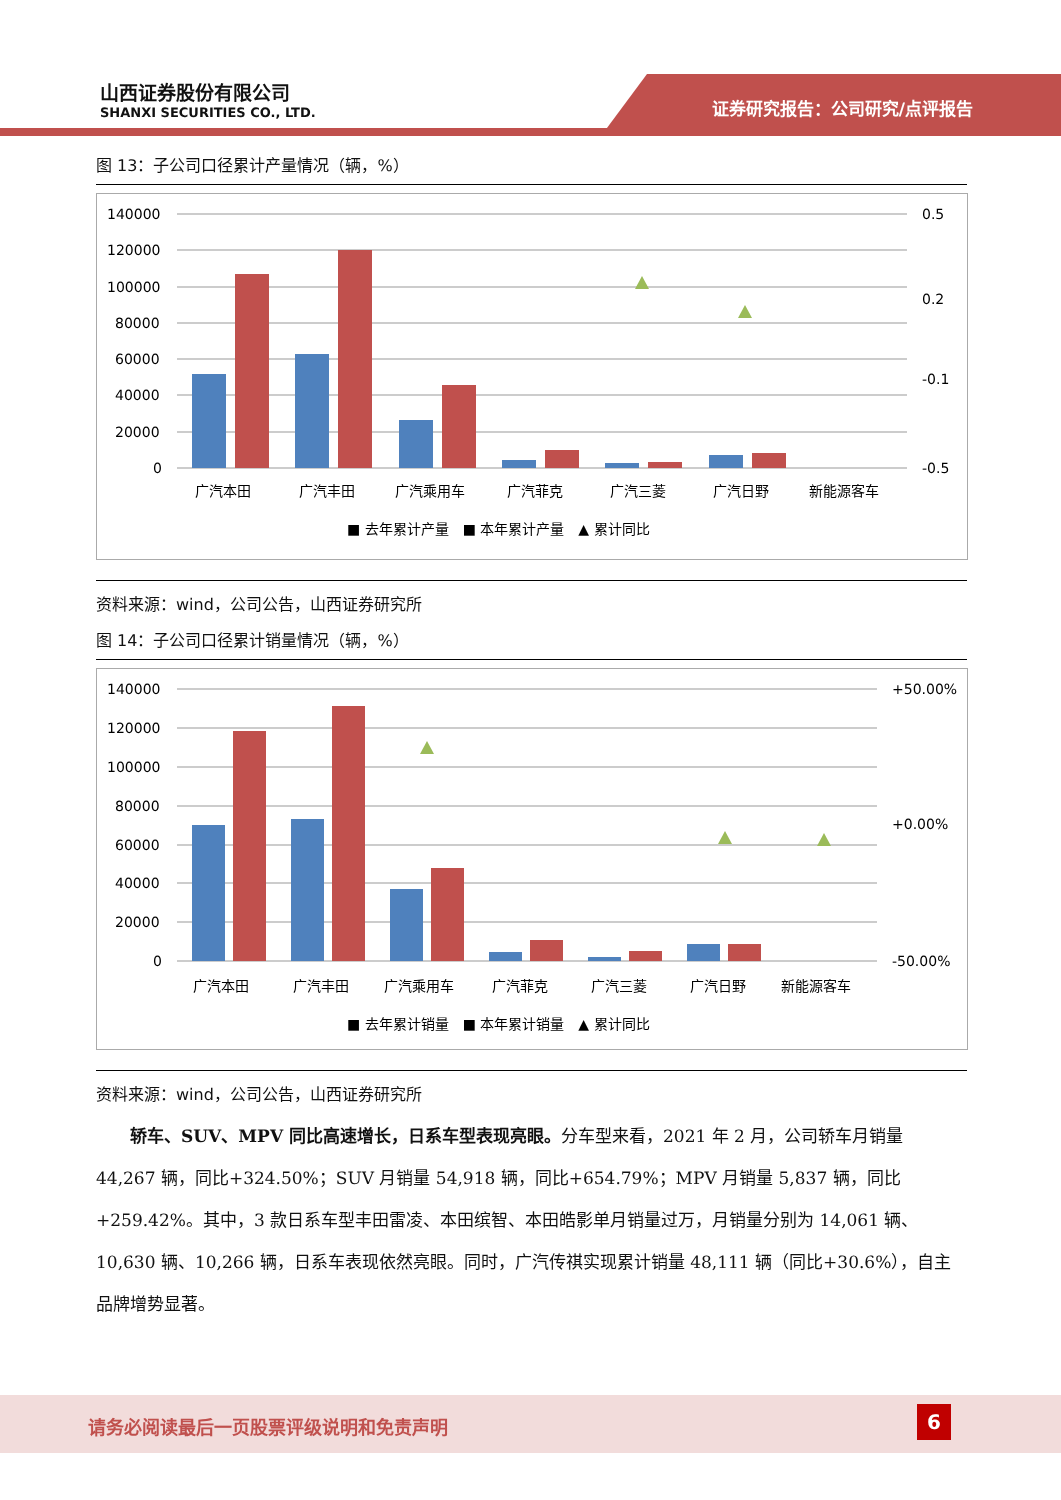山西证券股份有限公司
SHANXI SECURITIES CO., LTD.
证券研究报告：公司研究/点评报告
图 13：子公司口径累计产量情况（辆，%）
140000
120000
100000
80000
60000
40000
20000
0
0.5
0.2
-0.1
-0.5
广汽本田
广汽丰田
广汽乘用车
广汽菲克
广汽三菱
广汽日野
新能源客车
■ 去年累计产量　■ 本年累计产量　▲ 累计同比
资料来源：wind，公司公告，山西证券研究所
图 14：子公司口径累计销量情况（辆，%）
140000
120000
100000
80000
60000
40000
20000
0
+50.00%
+0.00%
-50.00%
广汽本田
广汽丰田
广汽乘用车
广汽菲克
广汽三菱
广汽日野
新能源客车
■ 去年累计销量　■ 本年累计销量　▲ 累计同比
资料来源：wind，公司公告，山西证券研究所
轿车、SUV、MPV 同比高速增长，日系车型表现亮眼。分车型来看，2021 年 2 月，公司轿车月销量 44,267 辆，同比+324.50%；SUV 月销量 54,918 辆，同比+654.79%；MPV 月销量 5,837 辆，同比+259.42%。其中，3 款日系车型丰田雷凌、本田缤智、本田皓影单月销量过万，月销量分别为 14,061 辆、10,630 辆、10,266 辆，日系车表现依然亮眼。同时，广汽传祺实现累计销量 48,111 辆（同比+30.6%），自主品牌增势显著。
请务必阅读最后一页股票评级说明和免责声明 6